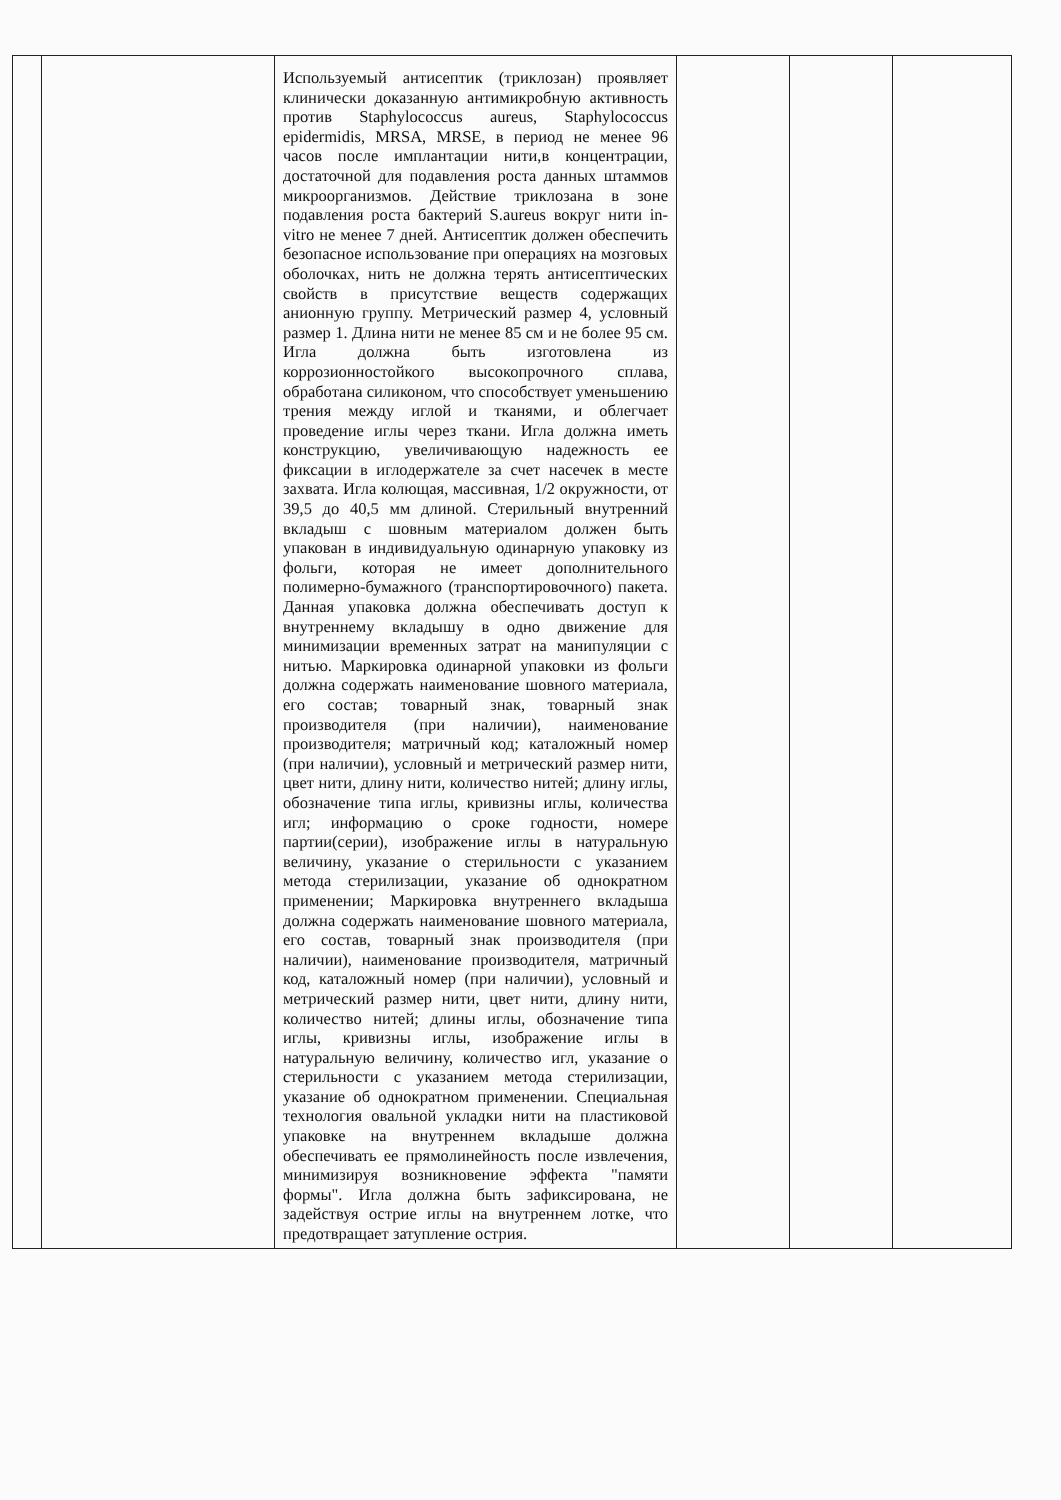| | | Используемый антисептик (триклозан) проявляет клинически доказанную антимикробную активность против Staphylococcus aureus, Staphylococcus epidermidis, MRSA, MRSE, в период не менее 96 часов после имплантации нити,в концентрации, достаточной для подавления роста данных штаммов микроорганизмов. Действие триклозана в зоне подавления роста бактерий S.aureus вокруг нити in-vitro не менее 7 дней. Антисептик должен обеспечить безопасное использование при операциях на мозговых оболочках, нить не должна терять антисептических свойств в присутствие веществ содержащих анионную группу. Метрический размер 4, условный размер 1. Длина нити не менее 85 см и не более 95 см. Игла должна быть изготовлена из коррозионностойкого высокопрочного сплава, обработана силиконом, что способствует уменьшению трения между иглой и тканями, и облегчает проведение иглы через ткани. Игла должна иметь конструкцию, увеличивающую надежность ее фиксации в иглодержателе за счет насечек в месте захвата. Игла колющая, массивная, 1/2 окружности, от 39,5 до 40,5 мм длиной. Стерильный внутренний вкладыш с шовным материалом должен быть упакован в индивидуальную одинарную упаковку из фольги, которая не имеет дополнительного полимерно-бумажного (транспортировочного) пакета. Данная упаковка должна обеспечивать доступ к внутреннему вкладышу в одно движение для минимизации временных затрат на манипуляции с нитью. Маркировка одинарной упаковки из фольги должна содержать наименование шовного материала, его состав; товарный знак, товарный знак производителя (при наличии), наименование производителя; матричный код; каталожный номер (при наличии), условный и метрический размер нити, цвет нити, длину нити, количество нитей; длину иглы, обозначение типа иглы, кривизны иглы, количества игл; информацию о сроке годности, номере партии(серии), изображение иглы в натуральную величину, указание о стерильности с указанием метода стерилизации, указание об однократном применении; Маркировка внутреннего вкладыша должна содержать наименование шовного материала, его состав, товарный знак производителя (при наличии), наименование производителя, матричный код, каталожный номер (при наличии), условный и метрический размер нити, цвет нити, длину нити, количество нитей; длины иглы, обозначение типа иглы, кривизны иглы, изображение иглы в натуральную величину, количество игл, указание о стерильности с указанием метода стерилизации, указание об однократном применении. Специальная технология овальной укладки нити на пластиковой упаковке на внутреннем вкладыше должна обеспечивать ее прямолинейность после извлечения, минимизируя возникновение эффекта "памяти формы". Игла должна быть зафиксирована, не задействуя острие иглы на внутреннем лотке, что предотвращает затупление острия. | | | |